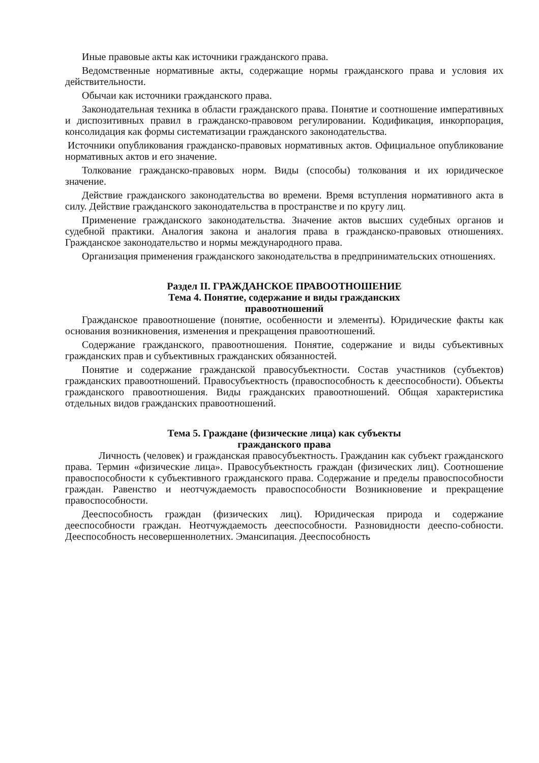Иные правовые акты как источники гражданского права.
Ведомственные нормативные акты, содержащие нормы гражданского права и условия их действительности.
Обычаи как источники гражданского права.
Законодательная техника в области гражданского права. Понятие и соотношение императивных и диспозитивных правил в гражданско-правовом регулировании. Кодификация, инкорпорация, консолидация как формы систематизации гражданского законодательства.
Источники опубликования гражданско-правовых нормативных актов. Официальное опубликование нормативных актов и его значение.
Толкование гражданско-правовых норм. Виды (способы) толкования и их юридическое значение.
Действие гражданского законодательства во времени. Время вступления нормативного акта в силу. Действие гражданского законодательства в пространстве и по кругу лиц.
Применение гражданского законодательства. Значение актов высших судебных органов и судебной практики. Аналогия закона и аналогия права в гражданско-правовых отношениях. Гражданское законодательство и нормы международного права.
Организация применения гражданского законодательства в предпринимательских отношениях.
Раздел II. ГРАЖДАНСКОЕ ПРАВООТНОШЕНИЕ
Тема 4. Понятие, содержание и виды гражданских
правоотношений
Гражданское правоотношение (понятие, особенности и элементы). Юридические факты как основания возникновения, изменения и прекращения правоотношений.
Содержание гражданского, правоотношения. Понятие, содержание и виды субъективных гражданских прав и субъективных гражданских обязанностей.
Понятие и содержание гражданской правосубъектности. Состав участников (субъектов) гражданских правоотношений. Правосубъектность (правоспособность к дееспособности). Объекты гражданского правоотношения. Виды гражданских правоотношений. Общая характеристика отдельных видов гражданских правоотношений.
Тема 5. Граждане (физические лица) как субъекты
гражданского права
Личность (человек) и гражданская правосубъектность. Гражданин как субъект гражданского права. Термин «физические лица». Правосубъектность граждан (физических лиц). Соотношение правоспособности к субъективного гражданского права. Содержание и пределы правоспособности граждан. Равенство и неотчуждаемость правоспособности Возникновение и прекращение правоспособности.
Дееспособность граждан (физических лиц). Юридическая природа и содержание дееспособности граждан. Неотчуждаемость дееспособности. Разновидности дееспо-собности. Дееспособность несовершеннолетних. Эмансипация. Дееспособность